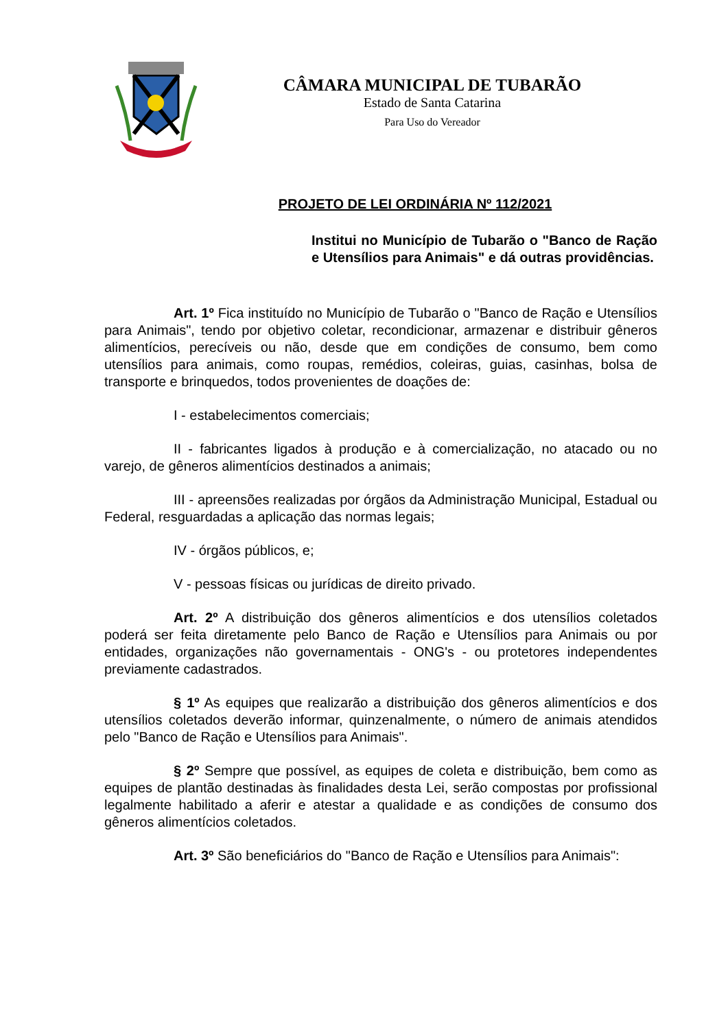CÂMARA MUNICIPAL DE TUBARÃO
Estado de Santa Catarina
Para Uso do Vereador
PROJETO DE LEI ORDINÁRIA Nº 112/2021
Institui no Município de Tubarão o "Banco de Ração e Utensílios para Animais" e dá outras providências.
Art. 1º Fica instituído no Município de Tubarão o "Banco de Ração e Utensílios para Animais", tendo por objetivo coletar, recondicionar, armazenar e distribuir gêneros alimentícios, perecíveis ou não, desde que em condições de consumo, bem como utensílios para animais, como roupas, remédios, coleiras, guias, casinhas, bolsa de transporte e brinquedos, todos provenientes de doações de:
I - estabelecimentos comerciais;
II - fabricantes ligados à produção e à comercialização, no atacado ou no varejo, de gêneros alimentícios destinados a animais;
III - apreensões realizadas por órgãos da Administração Municipal, Estadual ou Federal, resguardadas a aplicação das normas legais;
IV - órgãos públicos, e;
V - pessoas físicas ou jurídicas de direito privado.
Art. 2º A distribuição dos gêneros alimentícios e dos utensílios coletados poderá ser feita diretamente pelo Banco de Ração e Utensílios para Animais ou por entidades, organizações não governamentais - ONG's - ou protetores independentes previamente cadastrados.
§ 1º As equipes que realizarão a distribuição dos gêneros alimentícios e dos utensílios coletados deverão informar, quinzenalmente, o número de animais atendidos pelo "Banco de Ração e Utensílios para Animais".
§ 2º Sempre que possível, as equipes de coleta e distribuição, bem como as equipes de plantão destinadas às finalidades desta Lei, serão compostas por profissional legalmente habilitado a aferir e atestar a qualidade e as condições de consumo dos gêneros alimentícios coletados.
Art. 3º São beneficiários do "Banco de Ração e Utensílios para Animais":